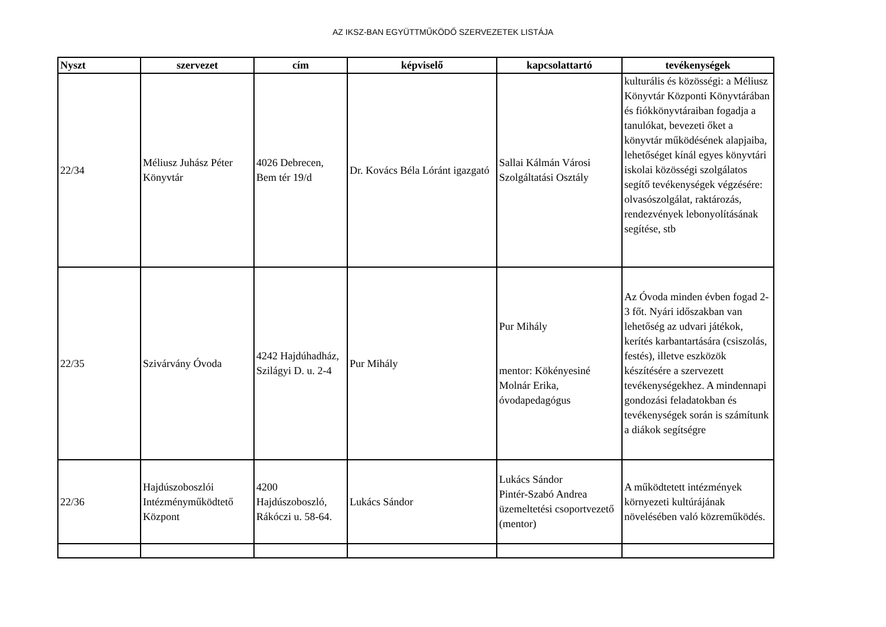AZ IKSZ-BAN EGYÜTTMŰKÖDŐ SZERVEZETEK LISTÁJA
| Nyszt | szervezet | cím | képviselő | kapcsolattartó | tevékenységek |
| --- | --- | --- | --- | --- | --- |
| 22/34 | Méliusz Juhász Péter Könyvtár | 4026 Debrecen, Bem tér 19/d | Dr. Kovács Béla Lóránt igazgató | Sallai Kálmán Városi Szolgáltatási Osztály | kulturális és közösségi: a Méliusz Könyvtár Központi Könyvtárában és fiókkönyvtáraiban fogadja a tanulókat, bevezeti őket a könyvtár működésének alapjaiba, lehetőséget kínál egyes könyvtári iskolai közösségi szolgálatos segítő tevékenységek végzésére: olvasószolgálat, raktározás, rendezvények lebonyolításának segítése, stb |
| 22/35 | Szivárvány Óvoda | 4242 Hajdúhadház, Szilágyi D. u. 2-4 | Pur Mihály | Pur Mihály mentor: Kökényesiné Molnár Erika, óvodapedagógus | Az Óvoda minden évben fogad 2-3 főt. Nyári időszakban van lehetőség az udvari játékok, kerítés karbantartására (csiszolás, festés), illetve eszközök készítésére a szervezett tevékenységekhez. A mindennapi gondozási feladatokban és tevékenységek során is számítunk a diákok segítségre |
| 22/36 | Hajdúszoboszlói Intézményműködtető Központ | 4200 Hajdúszoboszló, Rákóczi u. 58-64. | Lukács Sándor | Lukács Sándor Pintér-Szabó Andrea üzemeltetési csoportvezető (mentor) | A működtetett intézmények környezeti kultúrájának növelésében való közreműködés. |